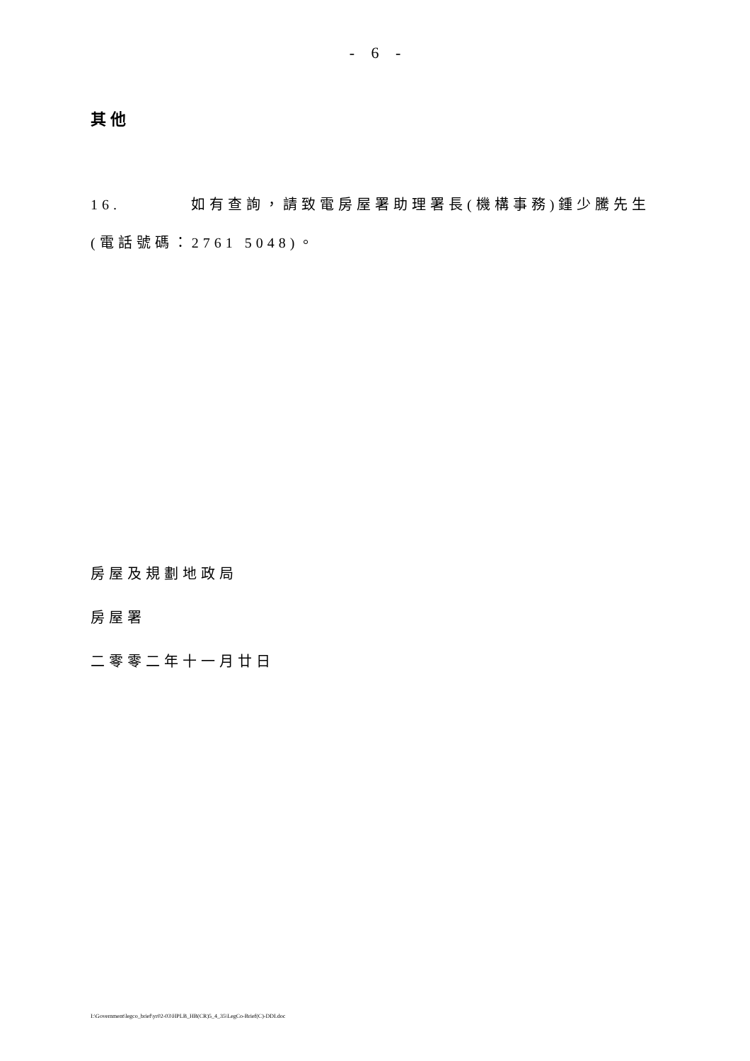- 6 -
其他
16. 如有查詢，請致電房屋署助理署長(機構事務)鍾少騰先生
(電話號碼：2761 5048)。
房屋及規劃地政局
房屋署
二零零二年十一月廿日
I:\Government\legco_brief\yr02-03\HPLB_HB(CR)5_4_35\LegCo-Brief(C)-DDI.doc